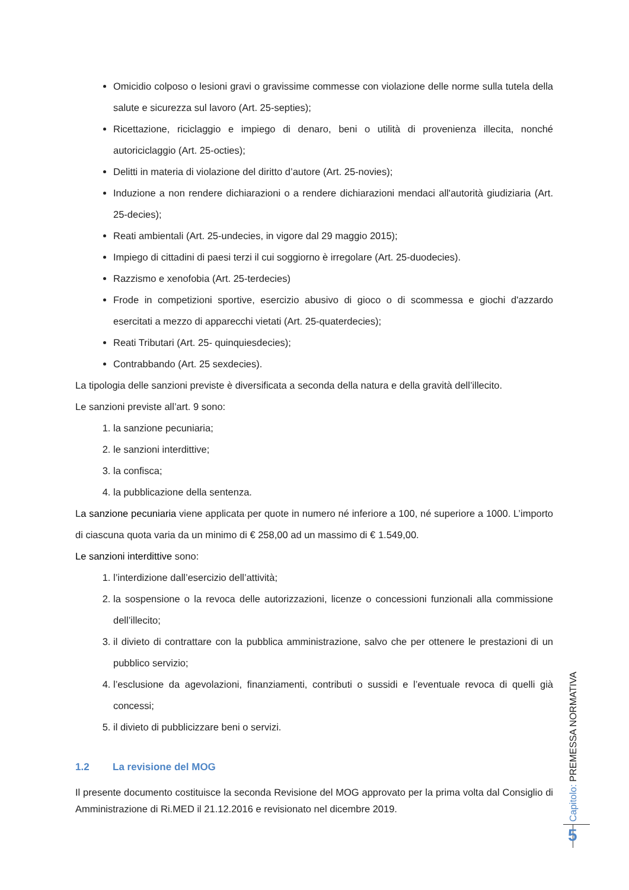Omicidio colposo o lesioni gravi o gravissime commesse con violazione delle norme sulla tutela della salute e sicurezza sul lavoro (Art. 25-septies);
Ricettazione, riciclaggio e impiego di denaro, beni o utilità di provenienza illecita, nonché autoriciclaggio (Art. 25-octies);
Delitti in materia di violazione del diritto d’autore (Art. 25-novies);
Induzione a non rendere dichiarazioni o a rendere dichiarazioni mendaci all'autorità giudiziaria (Art. 25-decies);
Reati ambientali (Art. 25-undecies, in vigore dal 29 maggio 2015);
Impiego di cittadini di paesi terzi il cui soggiorno è irregolare (Art. 25-duodecies).
Razzismo e xenofobia (Art. 25-terdecies)
Frode in competizioni sportive, esercizio abusivo di gioco o di scommessa e giochi d'azzardo esercitati a mezzo di apparecchi vietati (Art. 25-quaterdecies);
Reati Tributari (Art. 25- quinquiesdecies);
Contrabbando (Art. 25 sexdecies).
La tipologia delle sanzioni previste è diversificata a seconda della natura e della gravità dell’illecito.
Le sanzioni previste all’art. 9 sono:
1. la sanzione pecuniaria;
2. le sanzioni interdittive;
3. la confisca;
4. la pubblicazione della sentenza.
La sanzione pecuniaria viene applicata per quote in numero né inferiore a 100, né superiore a 1000. L’importo di ciascuna quota varia da un minimo di € 258,00 ad un massimo di € 1.549,00.
Le sanzioni interdittive sono:
1. l’interdizione dall’esercizio dell’attività;
2. la sospensione o la revoca delle autorizzazioni, licenze o concessioni funzionali alla commissione dell’illecito;
3. il divieto di contrattare con la pubblica amministrazione, salvo che per ottenere le prestazioni di un pubblico servizio;
4. l’esclusione da agevolazioni, finanziamenti, contributi o sussidi e l’eventuale revoca di quelli già concessi;
5. il divieto di pubblicizzare beni o servizi.
1.2 La revisione del MOG
Il presente documento costituisce la seconda Revisione del MOG approvato per la prima volta dal Consiglio di Amministrazione di Ri.MED il 21.12.2016 e revisionato nel dicembre 2019.
Capitolo: PREMESSA NORMATIVA
5